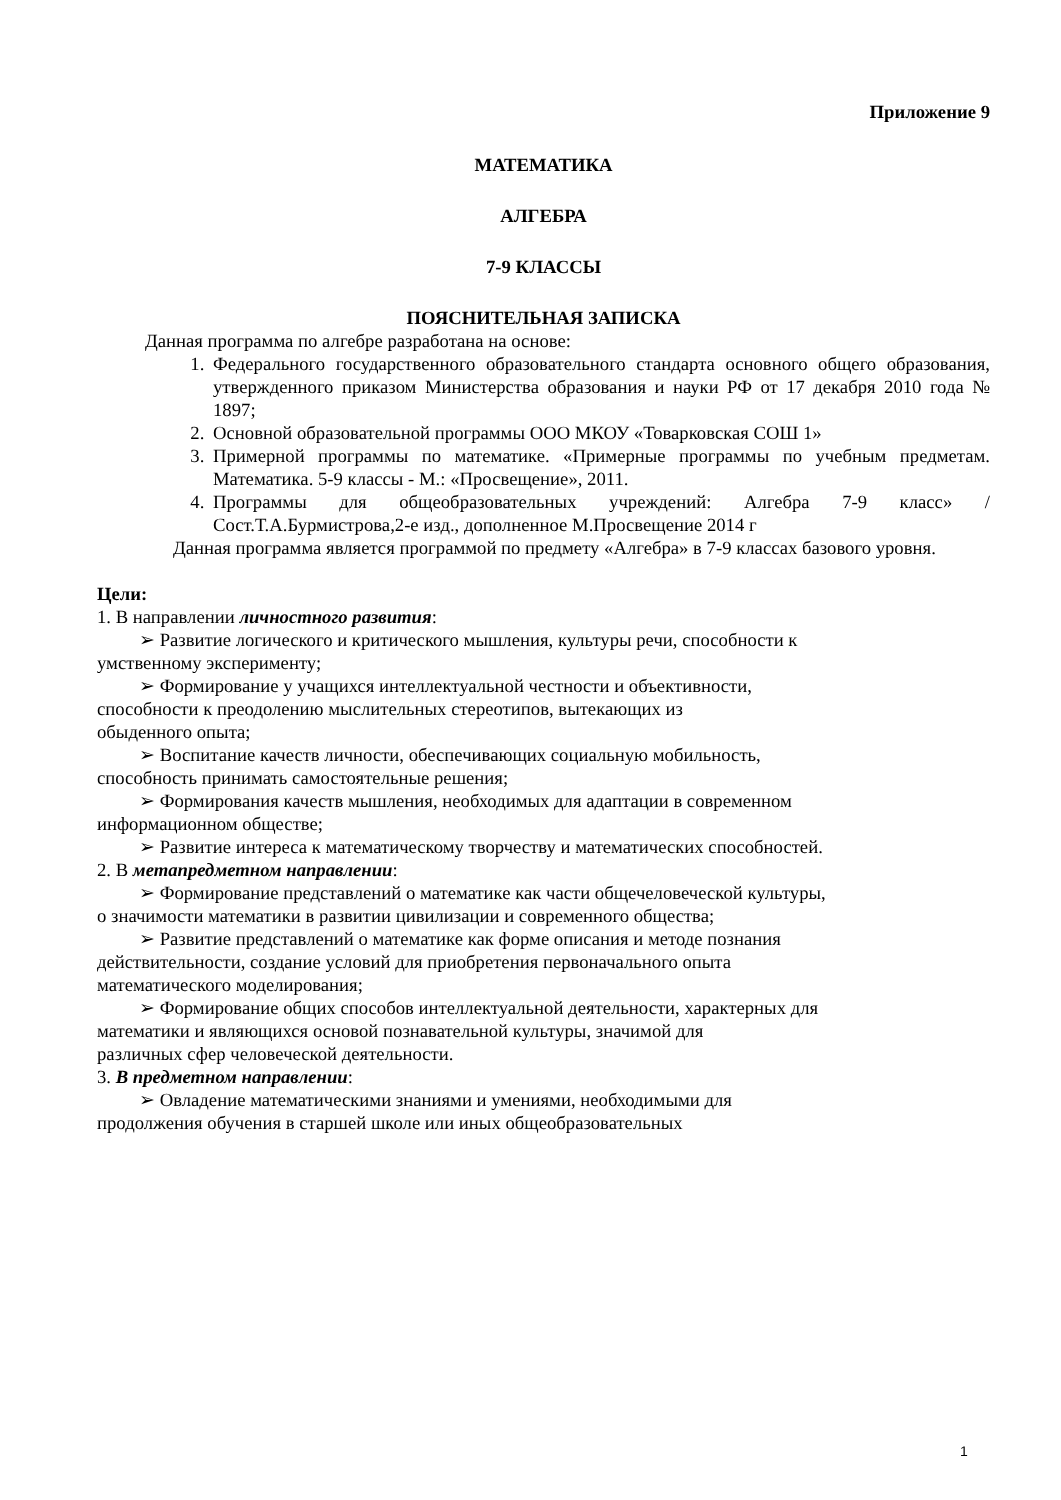Приложение 9
МАТЕМАТИКА
АЛГЕБРА
7-9 КЛАССЫ
ПОЯСНИТЕЛЬНАЯ ЗАПИСКА
Данная программа по алгебре разработана на основе:
1. Федерального государственного образовательного стандарта основного общего образования, утвержденного приказом Министерства образования и науки РФ от 17 декабря 2010 года № 1897;
2. Основной образовательной программы ООО МКОУ «Товарковская СОШ 1»
3. Примерной программы по математике. «Примерные программы по учебным предметам. Математика. 5-9 классы - М.: «Просвещение», 2011.
4. Программы для общеобразовательных учреждений: Алгебра 7-9 класс» / Сост.Т.А.Бурмистрова,2-е изд., дополненное М.Просвещение 2014 г
Данная программа является программой по предмету «Алгебра» в 7-9 классах базового уровня.
Цели:
1. В направлении личностного развития:
➢ Развитие логического и критического мышления, культуры речи, способности к
умственному эксперименту;
➢ Формирование у учащихся интеллектуальной честности и объективности,
способности к преодолению мыслительных стереотипов, вытекающих из
обыденного опыта;
➢ Воспитание качеств личности, обеспечивающих социальную мобильность,
способность принимать самостоятельные решения;
➢ Формирования качеств мышления, необходимых для адаптации в современном
информационном обществе;
➢ Развитие интереса к математическому творчеству и математических способностей.
2. В метапредметном направлении:
➢ Формирование представлений о математике как части общечеловеческой культуры,
о значимости математики в развитии цивилизации и современного общества;
➢ Развитие представлений о математике как форме описания и методе познания
действительности, создание условий для приобретения первоначального опыта
математического моделирования;
➢ Формирование общих способов интеллектуальной деятельности, характерных для
математики и являющихся основой познавательной культуры, значимой для
различных сфер человеческой деятельности.
3. В предметном направлении:
➢ Овладение математическими знаниями и умениями, необходимыми для
продолжения обучения в старшей школе или иных общеобразовательных
1